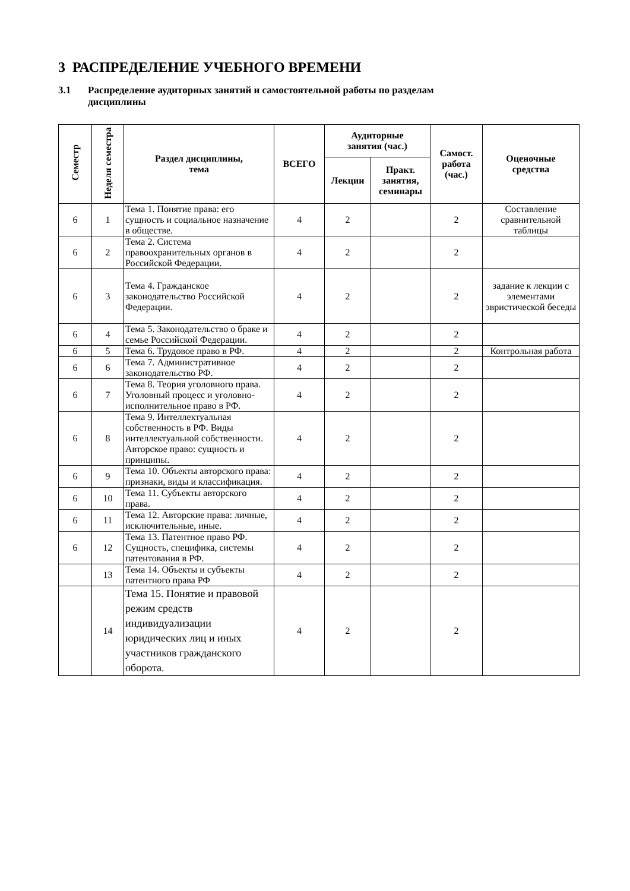3 РАСПРЕДЕЛЕНИЕ УЧЕБНОГО ВРЕМЕНИ
3.1 Распределение аудиторных занятий и самостоятельной работы по разделам
дисциплины
| Семестр | Неделя семестра | Раздел дисциплины, тема | ВСЕГО | Аудиторные занятия (час.) | | Самост. работа (час.) | Оценочные средства |
| --- | --- | --- | --- | --- | --- | --- | --- |
| | | | | Лекции | Практ. занятия, семинары | | |
| 6 | 1 | Тема 1. Понятие права: его сущность и социальное назначение в обществе. | 4 | 2 | | 2 | Составление сравнительной таблицы |
| 6 | 2 | Тема 2. Система правоохранительных органов в Российской Федерации. | 4 | 2 | | 2 | |
| 6 | 3 | Тема 4. Гражданское законодательство Российской Федерации. | 4 | 2 | | 2 | задание к лекции с элементами эвристической беседы |
| 6 | 4 | Тема 5. Законодательство о браке и семье Российской Федерации. | 4 | 2 | | 2 | |
| 6 | 5 | Тема 6. Трудовое право в РФ. | 4 | 2 | | 2 | Контрольная работа |
| 6 | 6 | Тема 7. Административное законодательство РФ. | 4 | 2 | | 2 | |
| 6 | 7 | Тема 8. Теория уголовного права. Уголовный процесс и уголовно-исполнительное право в РФ. | 4 | 2 | | 2 | |
| 6 | 8 | Тема 9. Интеллектуальная собственность в РФ. Виды интеллектуальной собственности. Авторское право: сущность и принципы. | 4 | 2 | | 2 | |
| 6 | 9 | Тема 10. Объекты авторского права: признаки, виды и классификация. | 4 | 2 | | 2 | |
| 6 | 10 | Тема 11. Субъекты авторского права. | 4 | 2 | | 2 | |
| 6 | 11 | Тема 12. Авторские права: личные, исключительные, иные. | 4 | 2 | | 2 | |
| 6 | 12 | Тема 13. Патентное право РФ. Сущность, специфика, системы патентования в РФ. | 4 | 2 | | 2 | |
| | 13 | Тема 14. Объекты и субъекты патентного права РФ | 4 | 2 | | 2 | |
| | 14 | Тема 15. Понятие и правовой режим средств индивидуализации юридических лиц и иных участников гражданского оборота. | 4 | 2 | | 2 | |